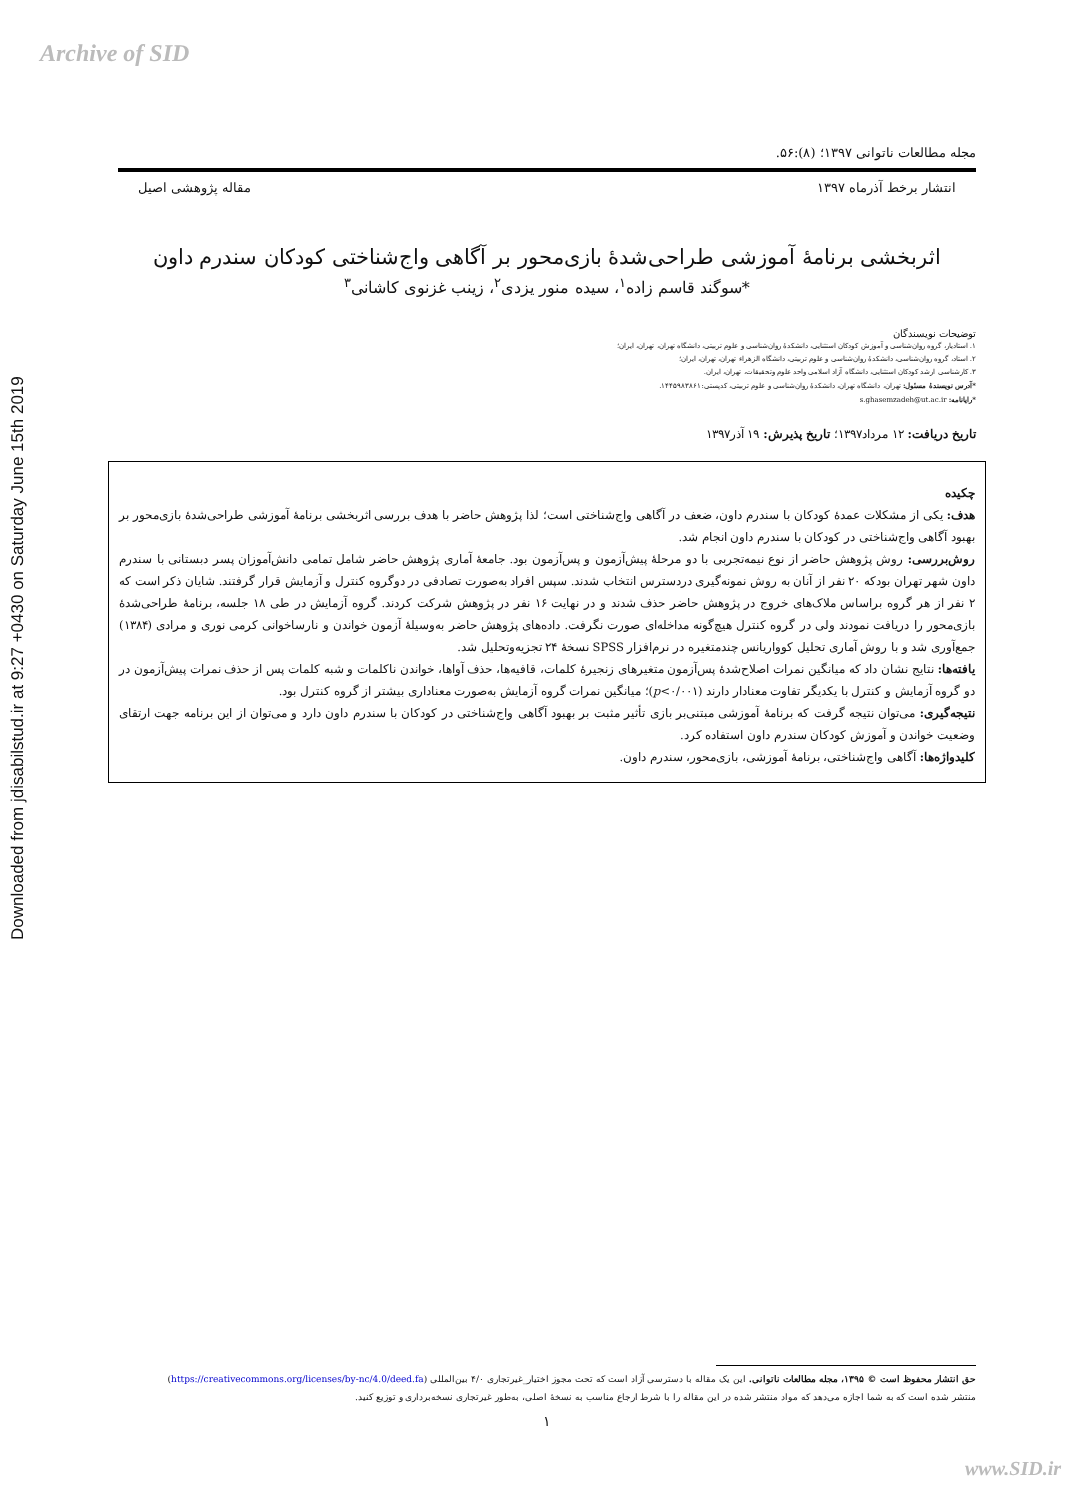Archive of SID
Downloaded from jdisabilstud.ir at 9:27 +0430 on Saturday June 15th 2019
مجله مطالعات ناتوانی ۱۳۹۷؛ (۸):۵۶.
انتشار برخط آذرماه ۱۳۹۷ مقاله پژوهشی اصیل
اثربخشی برنامهٔ آموزشی طراحی‌شدهٔ بازی‌محور بر آگاهی واج‌شناختی کودکان سندرم داون
*سوگند قاسم زاده<sup>۱</sup>، سیده منور یزدی<sup>۲</sup>، زینب غزنوی کاشانی<sup>۳</sup>
توضیحات نویسندگان
۱. استادیار، گروه روان‌شناسی و آموزش کودکان استثنایی، دانشکدهٔ روان‌شناسی و علوم تربیتی، دانشگاه تهران، تهران، ایران؛
۲. استاد، گروه روان‌شناسی، دانشکدهٔ روان‌شناسی و علوم تربیتی، دانشگاه الزهراء تهران، تهران، ایران؛
۳. کارشناسی ارشد کودکان استثنایی، دانشگاه آزاد اسلامی واحد علوم وتحقیقات، تهران، ایران.
*آدرس نویسندهٔ مسئول: تهران، دانشگاه تهران، دانشکدهٔ روان‌شناسی و علوم تربیتی، کدپستی:۱۴۴۵۹۸۳۸۶۱.
*رایانامه: s.ghasemzadeh@ut.ac.ir
تاریخ دریافت: ۱۲ مرداد۱۳۹۷؛ تاریخ پذیرش: ۱۹ آذر۱۳۹۷
چکیده
هدف: یکی از مشکلات عمدهٔ کودکان با سندرم داون، ضعف در آگاهی واج‌شناختی است؛ لذا پژوهش حاضر با هدف بررسی اثربخشی برنامهٔ آموزشی طراحی‌شدهٔ بازی‌محور بر بهبود آگاهی واج‌شناختی در کودکان با سندرم داون انجام شد.
روش‌بررسی: روش پژوهش حاضر از نوع نیمه‌تجربی با دو مرحلهٔ پیش‌آزمون و پس‌آزمون بود. جامعهٔ آماری پژوهش حاضر شامل تمامی دانش‌آموزان پسر دبستانی با سندرم داون شهر تهران بودکه ۲۰ نفر از آنان به روش نمونه‌گیری دردسترس انتخاب شدند. سپس افراد به‌صورت تصادفی در دوگروه کنترل و آزمایش قرار گرفتند. شایان ذکر است که ۲ نفر از هر گروه براساس ملاک‌های خروج در پژوهش حاضر حذف شدند و در نهایت ۱۶ نفر در پژوهش شرکت کردند. گروه آزمایش در طی ۱۸ جلسه، برنامهٔ طراحی‌شدهٔ بازی‌محور را دریافت نمودند ولی در گروه کنترل هیچ‌گونه مداخله‌ای صورت نگرفت. داده‌های پژوهش حاضر به‌وسیلهٔ آزمون خواندن و نارساخوانی کرمی نوری و مرادی (۱۳۸۴) جمع‌آوری شد و با روش آماری تحلیل کوواریانس چندمتغیره در نرم‌افزار SPSS نسخهٔ ۲۴ تجزیه‌وتحلیل شد.
یافته‌ها: نتایج نشان داد که میانگین نمرات اصلاح‌شدهٔ پس‌آزمون متغیرهای زنجیرهٔ کلمات، قافیه‌ها، حذف آواها، خواندن ناکلمات و شبه کلمات پس از حذف نمرات پیش‌آزمون در دو گروه آزمایش و کنترل با یکدیگر تفاوت معنادار دارند (p<۰/۰۰۱)؛ میانگین نمرات گروه آزمایش به‌صورت معناداری بیشتر از گروه کنترل بود.
نتیجه‌گیری: می‌توان نتیجه گرفت که برنامهٔ آموزشی مبتنی‌بر بازی تأثیر مثبت بر بهبود آگاهی واج‌شناختی در کودکان با سندرم داون دارد و می‌توان از این برنامه جهت ارتقای وضعیت خواندن و آموزش کودکان سندرم داون استفاده کرد.
کلیدواژه‌ها: آگاهی واج‌شناختی، برنامهٔ آموزشی، بازی‌محور، سندرم داون.
حق انتشار محفوظ است © ۱۳۹۵، مجله مطالعات ناتوانی. این یک مقاله با دسترسی آزاد است که تحت مجوز اختیار_غیرتجاری ۴/۰ بین‌المللی (https://creativecommons.org/licenses/by-nc/4.0/deed.fa)
منتشر شده است که به شما اجازه می‌دهد که مواد منتشر شده در این مقاله را با شرط ارجاع مناسب به نسخهٔ اصلی، به‌طور غیرتجاری نسخه‌برداری و توزیع کنید.
۱
www.SID.ir